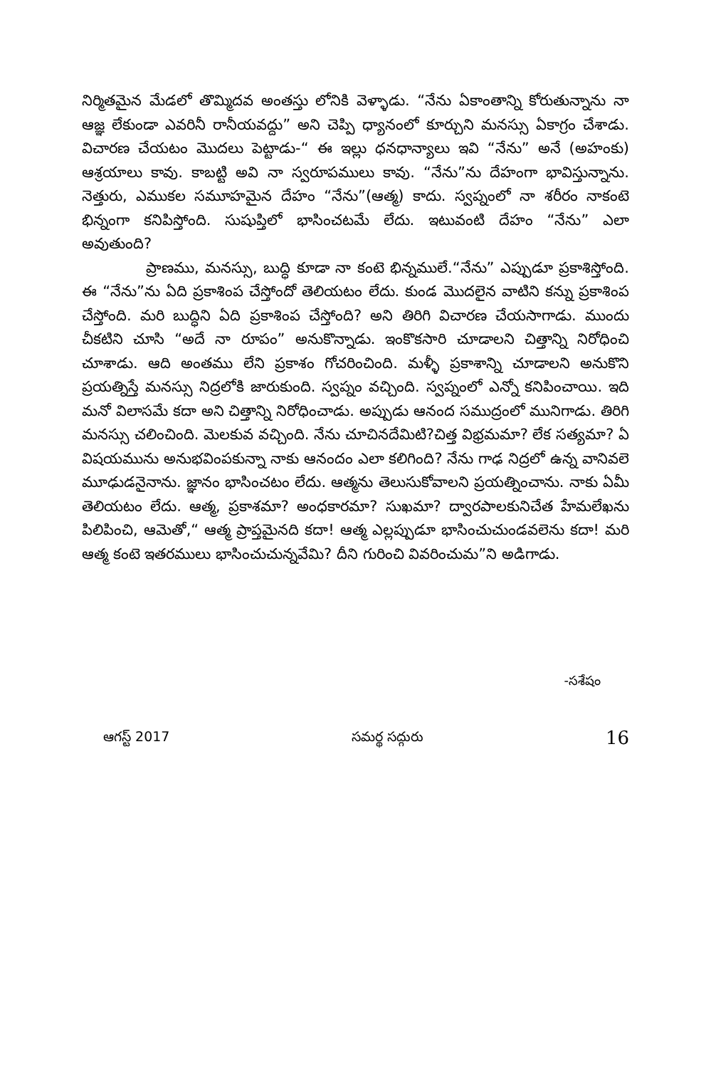నిర్మితమైన మేడలో తొమ్మిదవ అంతస్తు లోనికి వెళ్ళాడు. “నేను ఏకాంతాన్ని కోరుతున్నాను నా ఆజ్ఞ లేకుండా ఎవరినీ రానీయవద్దు” అని చెప్పి ధ్యానంలో కూర్చుని మనస్సు ఏకాగ్రం చేశాడు. విచారణ చేయటం మొదలు పెట్టాడు-“ ఈ ఇల్లు ధనధాన్యాలు ఇవి “నేను” అనే (అహంకు) ఆశ్రయాలు కావు. కాబట్టి అవి నా స్వరూపములు కావు. “నేను”ను దేహంగా భావిస్తున్నాను. నెత్తురు, ఎముకల సమూహమైన దేహం “నేను”(ఆత్మ) కాదు. స్వప్నంలో నా శరీరం నాకంటె భిన్నంగా కనిపిస్తోంది. సుషుప్తిలో భాసించటమే లేదు. ఇటువంటి దేహం “నేను” ఎలా అవుతుంది?
ప్రాణము, మనస్సు, బుద్ధి కూడా నా కంటె భిన్నములే.“నేను” ఎప్పుడూ ప్రకాశిస్తోంది. ఈ “నేను”ను ఏది ప్రకాశింప చేస్తోందో తెలియటం లేదు. కుండ మొదలైన వాటిని కన్ను ప్రకాశింప చేస్తోంది. మరి బుద్ధిని ఏది ప్రకాశింప చేస్తోంది? అని తిరిగి విచారణ చేయసాగాడు. ముందు చీకటిని చూసి “అదే నా రూపం” అనుకొన్నాడు. ఇంకొకసారి చూడాలని చిత్తాన్ని నిరోధించి చూశాడు. ఆది అంతము లేని ప్రకాశం గోచరించింది. మళ్ళీ ప్రకాశాన్ని చూడాలని అనుకొని ప్రయత్నిస్తే మనస్సు నిద్రలోకి జారుకుంది. స్వప్నం వచ్చింది. స్వప్నంలో ఎన్నో కనిపించాయి. ఇది మనో విలాసమే కదా అని చిత్తాన్ని నిరోధించాడు. అప్పుడు ఆనంద సముద్రంలో మునిగాడు. తిరిగి మనస్సు చలించింది. మెలకువ వచ్చింది. నేను చూచినదేమిటి?చిత్త విభ్రమమా? లేక సత్యమా? ఏ విషయమును అనుభవింపకున్నా నాకు ఆనందం ఎలా కలిగింది? నేను గాఢ నిద్రలో ఉన్న వానివలె మూఢుడనైనాను. జ్ఞానం భాసించటం లేదు. ఆత్మను తెలుసుకోవాలని ప్రయత్నించాను. నాకు ఏమీ తెలియటం లేదు. ఆత్మ, ప్రకాశమా? అంధకారమా? సుఖమా? ద్వారపాలకునిచేత హేమలేఖను పిలిపించి, ఆమెతో,“ ఆత్మ ప్రాప్తమైనది కదా! ఆత్మ ఎల్లప్పుడూ భాసించుచుండవలెను కదా! మరి ఆత్మ కంటె ఇతరములు భాసించుచున్నవేమి? దీని గురించి వివరించుమ”ని అడిగాడు.
-సశేషం
ఆగస్ట్ 2017 సమర్థ సద్గురు 16